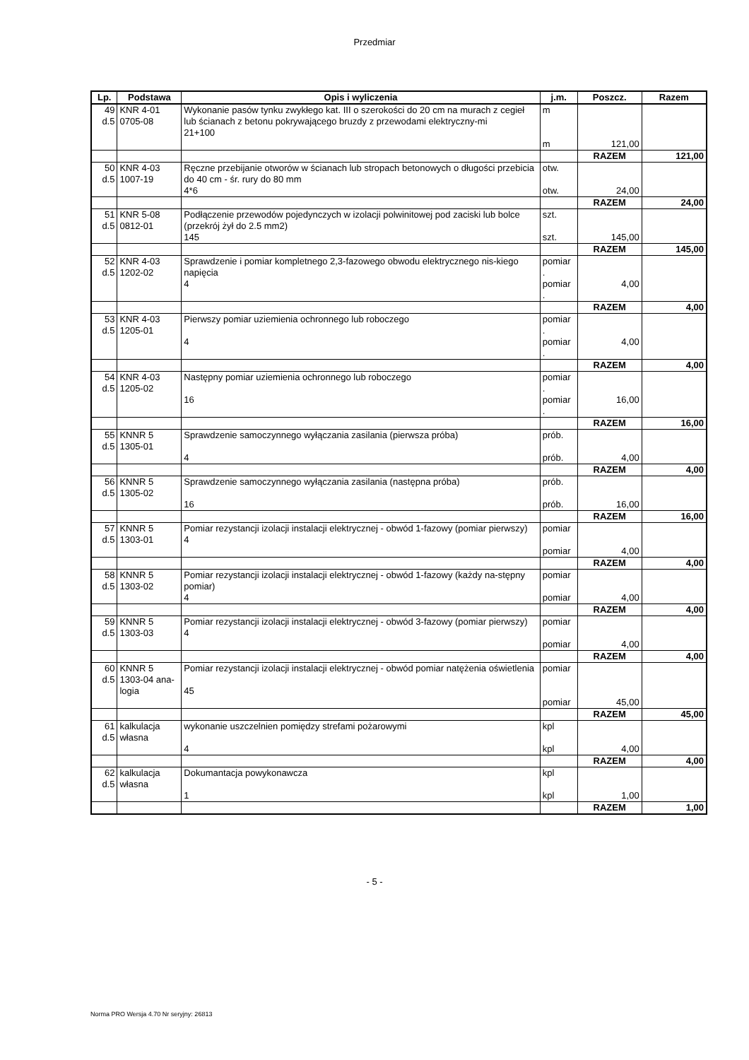Przedmiar
| Lp. | Podstawa | Opis i wyliczenia | j.m. | Poszcz. | Razem |
| --- | --- | --- | --- | --- | --- |
| 49 d.5 | KNR 4-01 0705-08 | Wykonanie pasów tynku zwykłego kat. III o szerokości do 20 cm na murach z cegieł lub ścianach z betonu pokrywającego bruzdy z przewodami elektryczny-mi 21+100 | m m | 121,00 | |
| | | | | RAZEM | 121,00 |
| 50 d.5 | KNR 4-03 1007-19 | Ręczne przebijanie otworów w ścianach lub stropach betonowych o długości przebicia do 40 cm - śr. rury do 80 mm 4*6 | otw. otw. | 24,00 | |
| | | | | RAZEM | 24,00 |
| 51 d.5 | KNR 5-08 0812-01 | Podłączenie przewodów pojedynczych w izolacji polwinitowej pod zaciski lub bolce (przekrój żył do 2.5 mm2) 145 | szt. szt. | 145,00 | |
| | | | | RAZEM | 145,00 |
| 52 d.5 | KNR 4-03 1202-02 | Sprawdzenie i pomiar kompletnego 2,3-fazowego obwodu elektrycznego nis-kiego napięcia 4 | pomiar . pomiar . | 4,00 | |
| | | | | RAZEM | 4,00 |
| 53 d.5 | KNR 4-03 1205-01 | Pierwszy pomiar uziemienia ochronnego lub roboczego 4 | pomiar . pomiar . | 4,00 | |
| | | | | RAZEM | 4,00 |
| 54 d.5 | KNR 4-03 1205-02 | Następny pomiar uziemienia ochronnego lub roboczego 16 | pomiar . pomiar . | 16,00 | |
| | | | | RAZEM | 16,00 |
| 55 d.5 | KNNR 5 1305-01 | Sprawdzenie samoczynnego wyłączania zasilania (pierwsza próba) 4 | prób. prób. | 4,00 | |
| | | | | RAZEM | 4,00 |
| 56 d.5 | KNNR 5 1305-02 | Sprawdzenie samoczynnego wyłączania zasilania (następna próba) 16 | prób. prób. | 16,00 | |
| | | | | RAZEM | 16,00 |
| 57 d.5 | KNNR 5 1303-01 | Pomiar rezystancji izolacji instalacji elektrycznej - obwód 1-fazowy (pomiar pierwszy) 4 | pomiar pomiar | 4,00 | |
| | | | | RAZEM | 4,00 |
| 58 d.5 | KNNR 5 1303-02 | Pomiar rezystancji izolacji instalacji elektrycznej - obwód 1-fazowy (każdy na-stępny pomiar) 4 | pomiar pomiar | 4,00 | |
| | | | | RAZEM | 4,00 |
| 59 d.5 | KNNR 5 1303-03 | Pomiar rezystancji izolacji instalacji elektrycznej - obwód 3-fazowy (pomiar pierwszy) 4 | pomiar pomiar | 4,00 | |
| | | | | RAZEM | 4,00 |
| 60 d.5 | KNNR 5 1303-04 ana-logia | Pomiar rezystancji izolacji instalacji elektrycznej - obwód pomiar natężenia oświetlenia 45 | pomiar pomiar | 45,00 | |
| | | | | RAZEM | 45,00 |
| 61 d.5 | kalkulacja własna | wykonanie uszczelnien pomiędzy strefami pożarowymi 4 | kpl kpl | 4,00 | |
| | | | | RAZEM | 4,00 |
| 62 d.5 | kalkulacja własna | Dokumantacja powykonawcza 1 | kpl kpl | 1,00 | |
| | | | | RAZEM | 1,00 |
- 5 -
Norma PRO Wersja 4.70 Nr seryjny: 26813